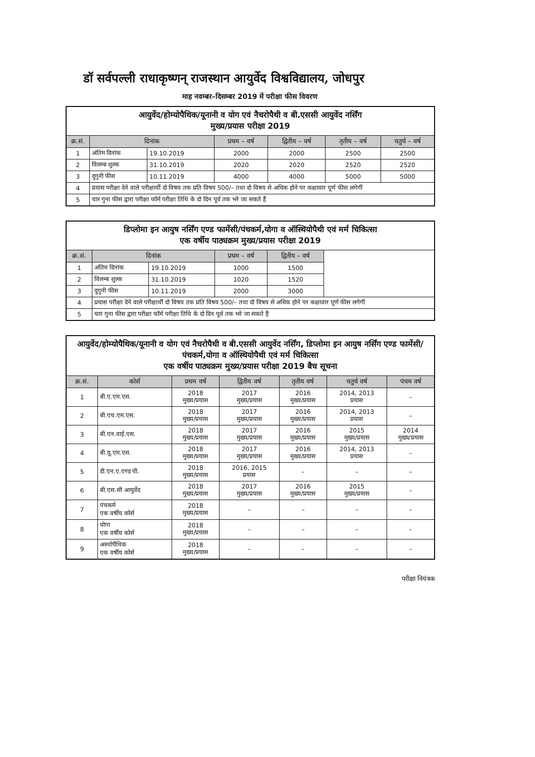डॉ सर्वपल्ली राधाकृष्णन् राजस्थान आयुर्वेद विश्वविद्यालय, जोधपुर
माह नवम्बर–दिसम्बर 2019 में परीक्षा फीस विवरण
| आयुर्वेद/होम्योपैथिक/यूनानी व योग एवं नैचरोपैथी व बी.एससी आयुर्वेद नर्सिंग मुख्य/प्रयास परीक्षा 2019 | | | | | | |
| क्र.सं. | दिनांक | | प्रथम – वर्ष | द्वितीय – वर्ष | तृतीय – वर्ष | चतुर्थ – वर्ष |
| 1 | अंतिम दिनांक | 19.10.2019 | 2000 | 2000 | 2500 | 2500 |
| 2 | विलम्ब शुल्क | 31.10.2019 | 2020 | 2020 | 2520 | 2520 |
| 3 | दुगुनी फीस | 10.11.2019 | 4000 | 4000 | 5000 | 5000 |
| 4 | प्रयास परीक्षा देने वाले परीक्षार्थी दो विषय तक प्रति विषय 500/– तथा दो विषय से अधिक होने पर कक्षावार पूर्ण फीस लगेगीं | | | | | |
| 5 | चार गुना फीस द्वारा परीक्षा फॉर्म परीक्षा तिथि के दो दिन पूर्व तक भरे जा सकते हैं | | | | | |
| डिप्लोमा इन आयुष नर्सिंग एण्ड फार्मेसी/पंचकर्म,योगा व ऑस्थियोपैथी एवं मर्म चिकित्सा एक वर्षीय पाठ्यक्रम मुख्य/प्रयास परीक्षा 2019 | | | | | |
| क्र.सं. | दिनांक | | प्रथम – वर्ष | द्वितीय – वर्ष | |
| 1 | अंतिम दिनांक | 19.10.2019 | 1000 | 1500 | |
| 2 | विलम्ब शुल्क | 31.10.2019 | 1020 | 1520 | |
| 3 | दुगुनी फीस | 10.11.2019 | 2000 | 3000 | |
| 4 | प्रयास परीक्षा देने वाले परीक्षार्थी दो विषय तक प्रति विषय 500/– तथा दो विषय से अधिक होने पर कक्षावार पूर्ण फीस लगेगीं | | | | |
| 5 | चार गुना फीस द्वारा परीक्षा फॉर्म परीक्षा तिथि के दो दिन पूर्व तक भरे जा सकते हैं | | | | |
| आयुर्वेद/होम्योपैथिक/यूनानी व योग एवं नैचरोपैथी व बी.एससी आयुर्वेद नर्सिंग, डिप्लोमा इन आयुष नर्सिंग एण्ड फार्मेसी/पंचकर्म,योगा व ऑस्थियोपैथी एवं मर्म चिकित्सा एक वर्षीय पाठ्यक्रम मुख्य/प्रयास परीक्षा 2019 बैच सूचना | | | | | | |
| क्र.सं. | कोर्स | प्रथम वर्ष | द्वितीय वर्ष | तृतीय वर्ष | चतुर्थ वर्ष | पंचम वर्ष |
| 1 | बी.ए.एम.एस. | 2018 मुख्य/प्रयास | 2017 मुख्य/प्रयास | 2016 मुख्य/प्रयास | 2014, 2013 प्रयास | – |
| 2 | बी.एच.एम.एस. | 2018 मुख्य/प्रयास | 2017 मुख्य/प्रयास | 2016 मुख्य/प्रयास | 2014, 2013 प्रयास | – |
| 3 | बी.एन.वाई.एस. | 2018 मुख्य/प्रयास | 2017 मुख्य/प्रयास | 2016 मुख्य/प्रयास | 2015 मुख्य/प्रयास | 2014 मुख्य/प्रयास |
| 4 | बी.यू.एम.एस. | 2018 मुख्य/प्रयास | 2017 मुख्य/प्रयास | 2016 मुख्य/प्रयास | 2014, 2013 प्रयास | – |
| 5 | डी.एन.ए.एण्ड पी. | 2018 मुख्य/प्रयास | 2016, 2015 प्रयास | – | – | – |
| 6 | बी.एस.सी आयुर्वेद | 2018 मुख्य/प्रयास | 2017 मुख्य/प्रयास | 2016 मुख्य/प्रयास | 2015 मुख्य/प्रयास | – |
| 7 | पंचकर्म एक वर्षीय कोर्स | 2018 मुख्य/प्रयास | – | – | – | – |
| 8 | योगा एक वर्षीय कोर्स | 2018 मुख्य/प्रयास | – | – | – | – |
| 9 | अस्थोपैथिक एक वर्षीय कोर्स | 2018 मुख्य/प्रयास | – | – | – | – |
परीक्षा नियंत्रक